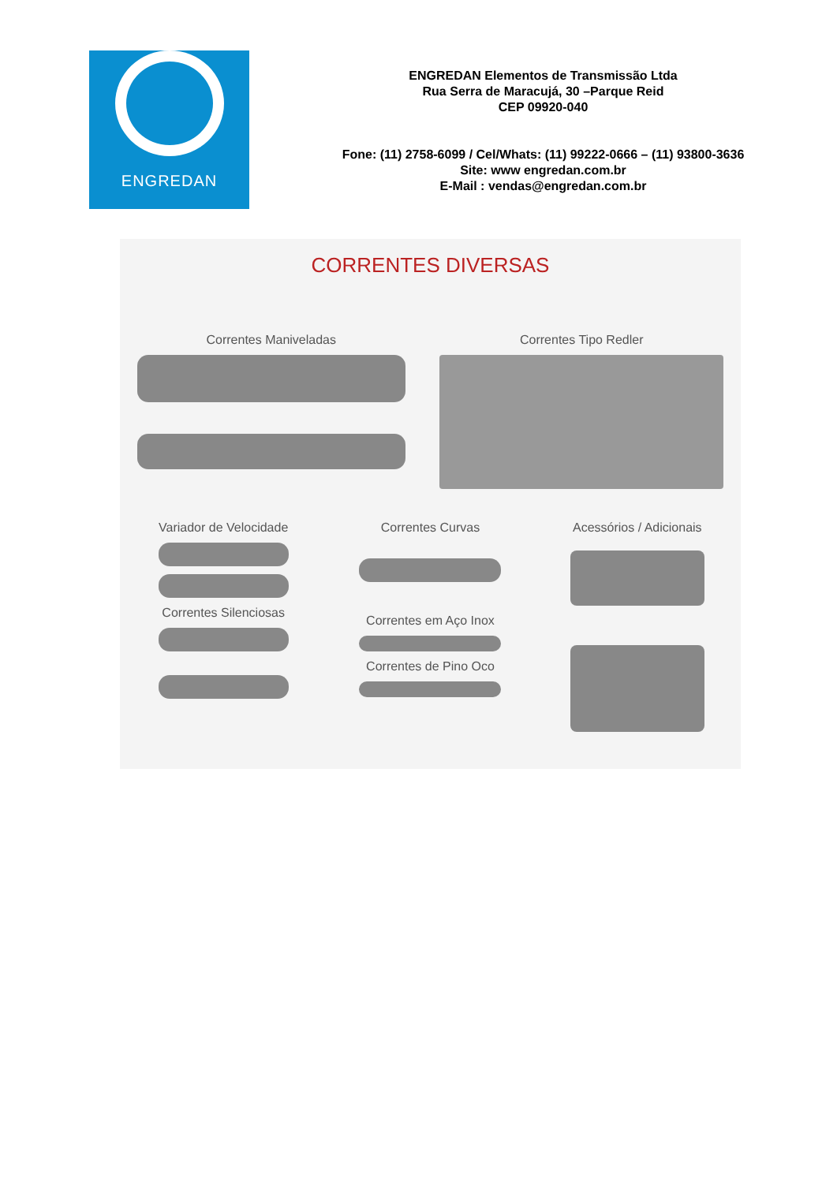ENGREDAN
ENGREDAN Elementos de Transmissão Ltda
Rua Serra de Maracujá, 30 –Parque Reid
CEP 09920-040
Fone: (11) 2758-6099 / Cel/Whats: (11) 99222-0666 – (11) 93800-3636
Site: www engredan.com.br
E-Mail : vendas@engredan.com.br
CORRENTES DIVERSAS
Correntes Maniveladas Correntes Tipo Redler
Variador de Velocidade
Correntes Silenciosas
Correntes Curvas
Correntes em Aço Inox
Correntes de Pino Oco
Acessórios / Adicionais